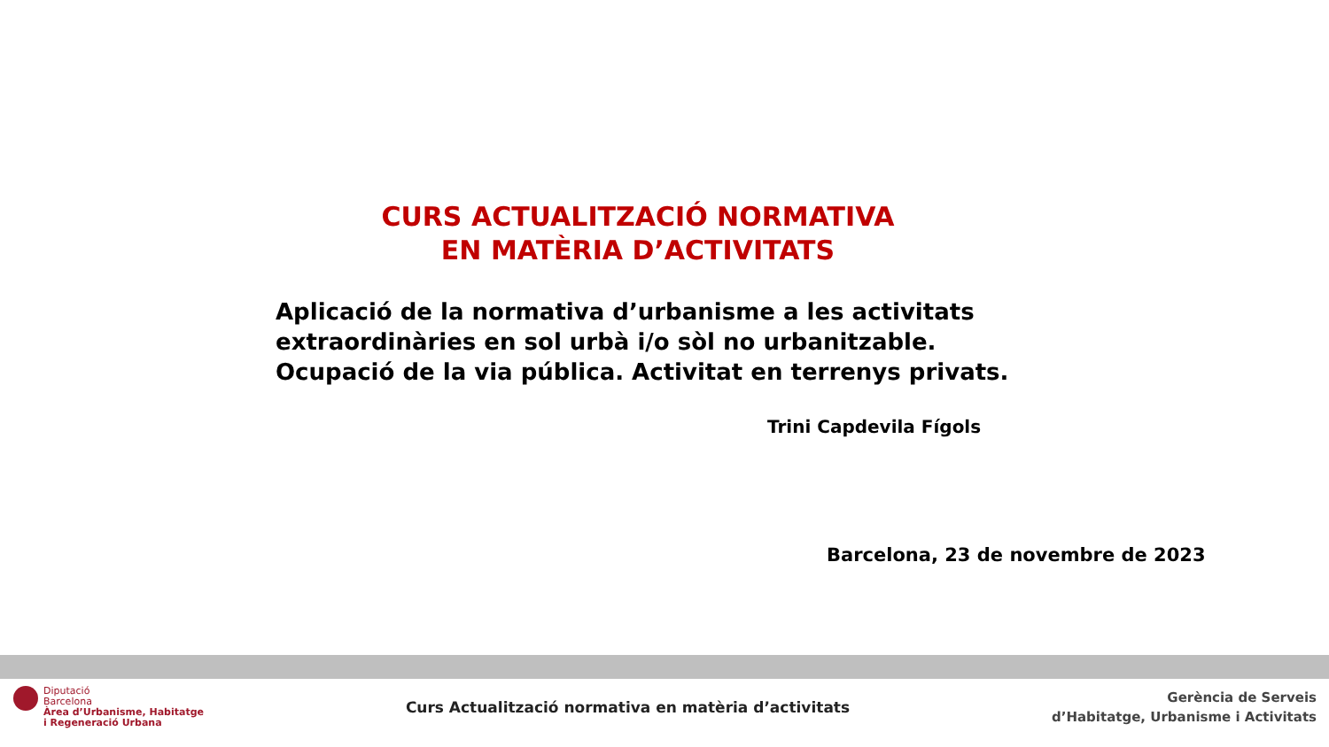CURS ACTUALITZACIÓ NORMATIVA
EN MATÈRIA D’ACTIVITATS
Aplicació de la normativa d’urbanisme a les activitats
extraordinàries en sol urbà i/o sòl no urbanitzable.
Ocupació de la via pública. Activitat en terrenys privats.
Trini Capdevila Fígols
Barcelona, 23 de novembre de 2023
Diputació
Barcelona
Àrea d’Urbanisme, Habitatge
i Regeneració Urbana
Curs Actualització normativa en matèria d’activitats
Gerència de Serveis
d’Habitatge, Urbanisme i Activitats